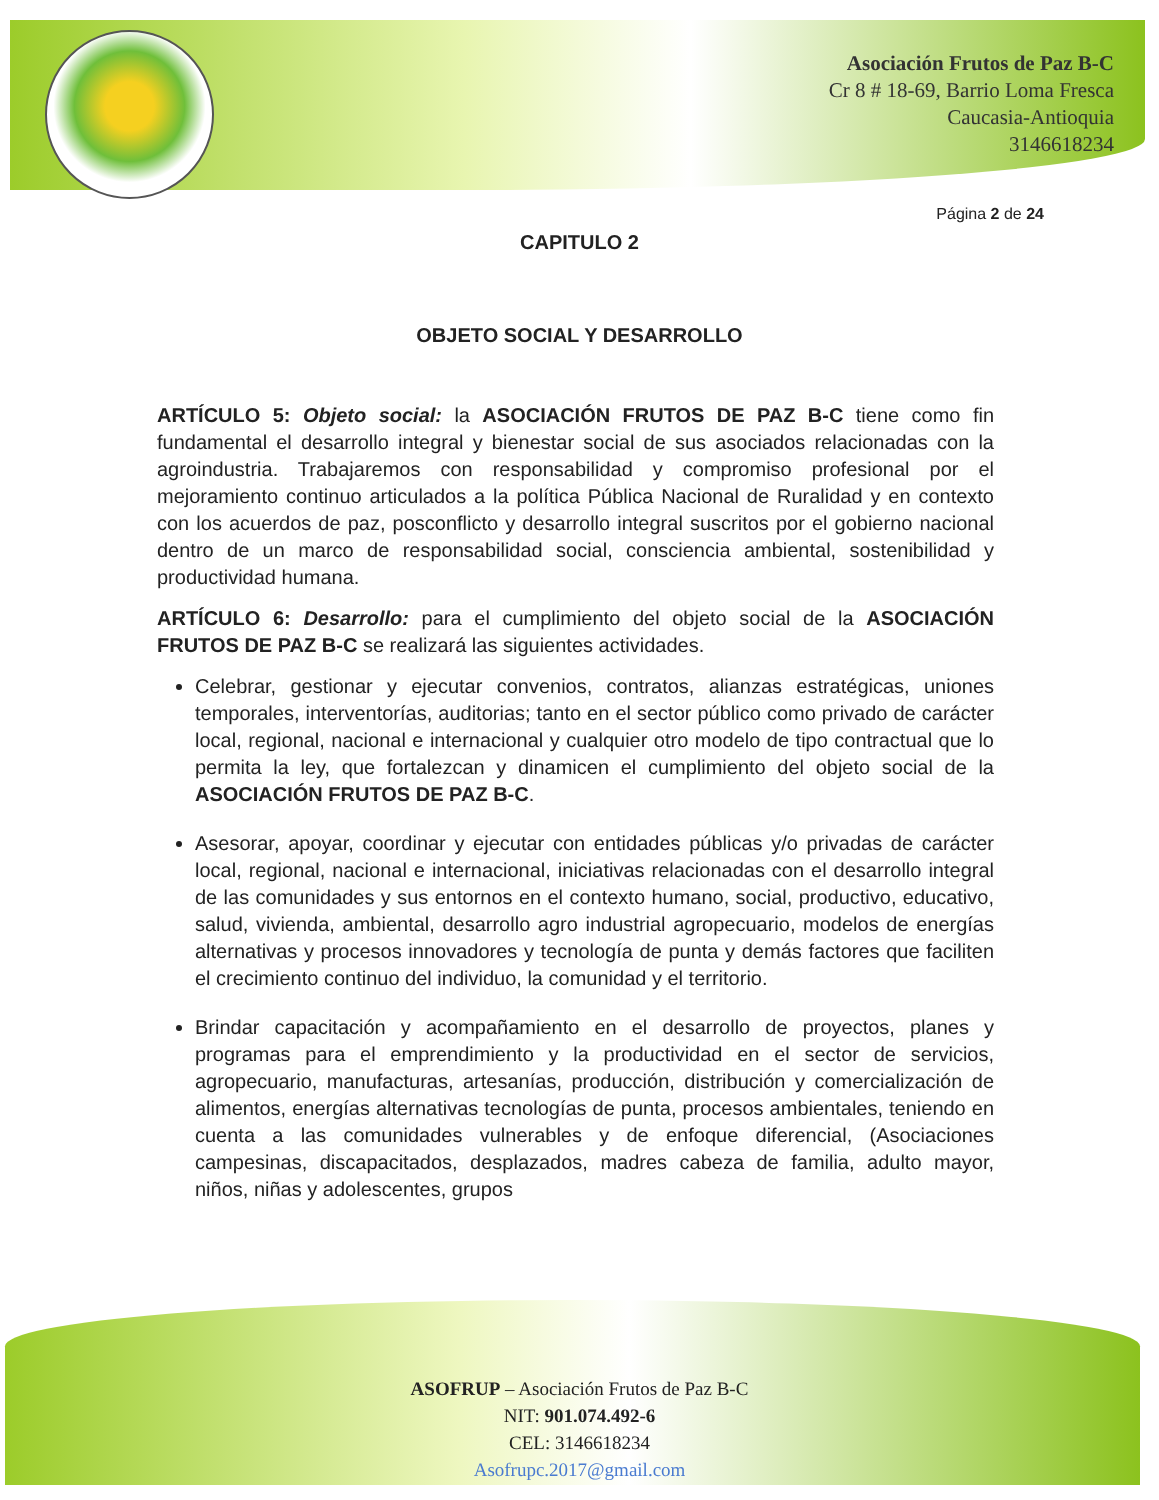Asociación Frutos de Paz B-C
Cr 8 # 18-69, Barrio Loma Fresca
Caucasia-Antioquia
3146618234
Página 2 de 24
CAPITULO 2
OBJETO SOCIAL Y DESARROLLO
ARTÍCULO 5: Objeto social: la ASOCIACIÓN FRUTOS DE PAZ B-C tiene como fin fundamental el desarrollo integral y bienestar social de sus asociados relacionadas con la agroindustria. Trabajaremos con responsabilidad y compromiso profesional por el mejoramiento continuo articulados a la política Pública Nacional de Ruralidad y en contexto con los acuerdos de paz, posconflicto y desarrollo integral suscritos por el gobierno nacional dentro de un marco de responsabilidad social, consciencia ambiental, sostenibilidad y productividad humana.
ARTÍCULO 6: Desarrollo: para el cumplimiento del objeto social de la ASOCIACIÓN FRUTOS DE PAZ B-C se realizará las siguientes actividades.
Celebrar, gestionar y ejecutar convenios, contratos, alianzas estratégicas, uniones temporales, interventorías, auditorias; tanto en el sector público como privado de carácter local, regional, nacional e internacional y cualquier otro modelo de tipo contractual que lo permita la ley, que fortalezcan y dinamicen el cumplimiento del objeto social de la ASOCIACIÓN FRUTOS DE PAZ B-C.
Asesorar, apoyar, coordinar y ejecutar con entidades públicas y/o privadas de carácter local, regional, nacional e internacional, iniciativas relacionadas con el desarrollo integral de las comunidades y sus entornos en el contexto humano, social, productivo, educativo, salud, vivienda, ambiental, desarrollo agro industrial agropecuario, modelos de energías alternativas y procesos innovadores y tecnología de punta y demás factores que faciliten el crecimiento continuo del individuo, la comunidad y el territorio.
Brindar capacitación y acompañamiento en el desarrollo de proyectos, planes y programas para el emprendimiento y la productividad en el sector de servicios, agropecuario, manufacturas, artesanías, producción, distribución y comercialización de alimentos, energías alternativas tecnologías de punta, procesos ambientales, teniendo en cuenta a las comunidades vulnerables y de enfoque diferencial, (Asociaciones campesinas, discapacitados, desplazados, madres cabeza de familia, adulto mayor, niños, niñas y adolescentes, grupos
ASOFRUP – Asociación Frutos de Paz B-C
NIT: 901.074.492-6
CEL: 3146618234
Asofrupc.2017@gmail.com